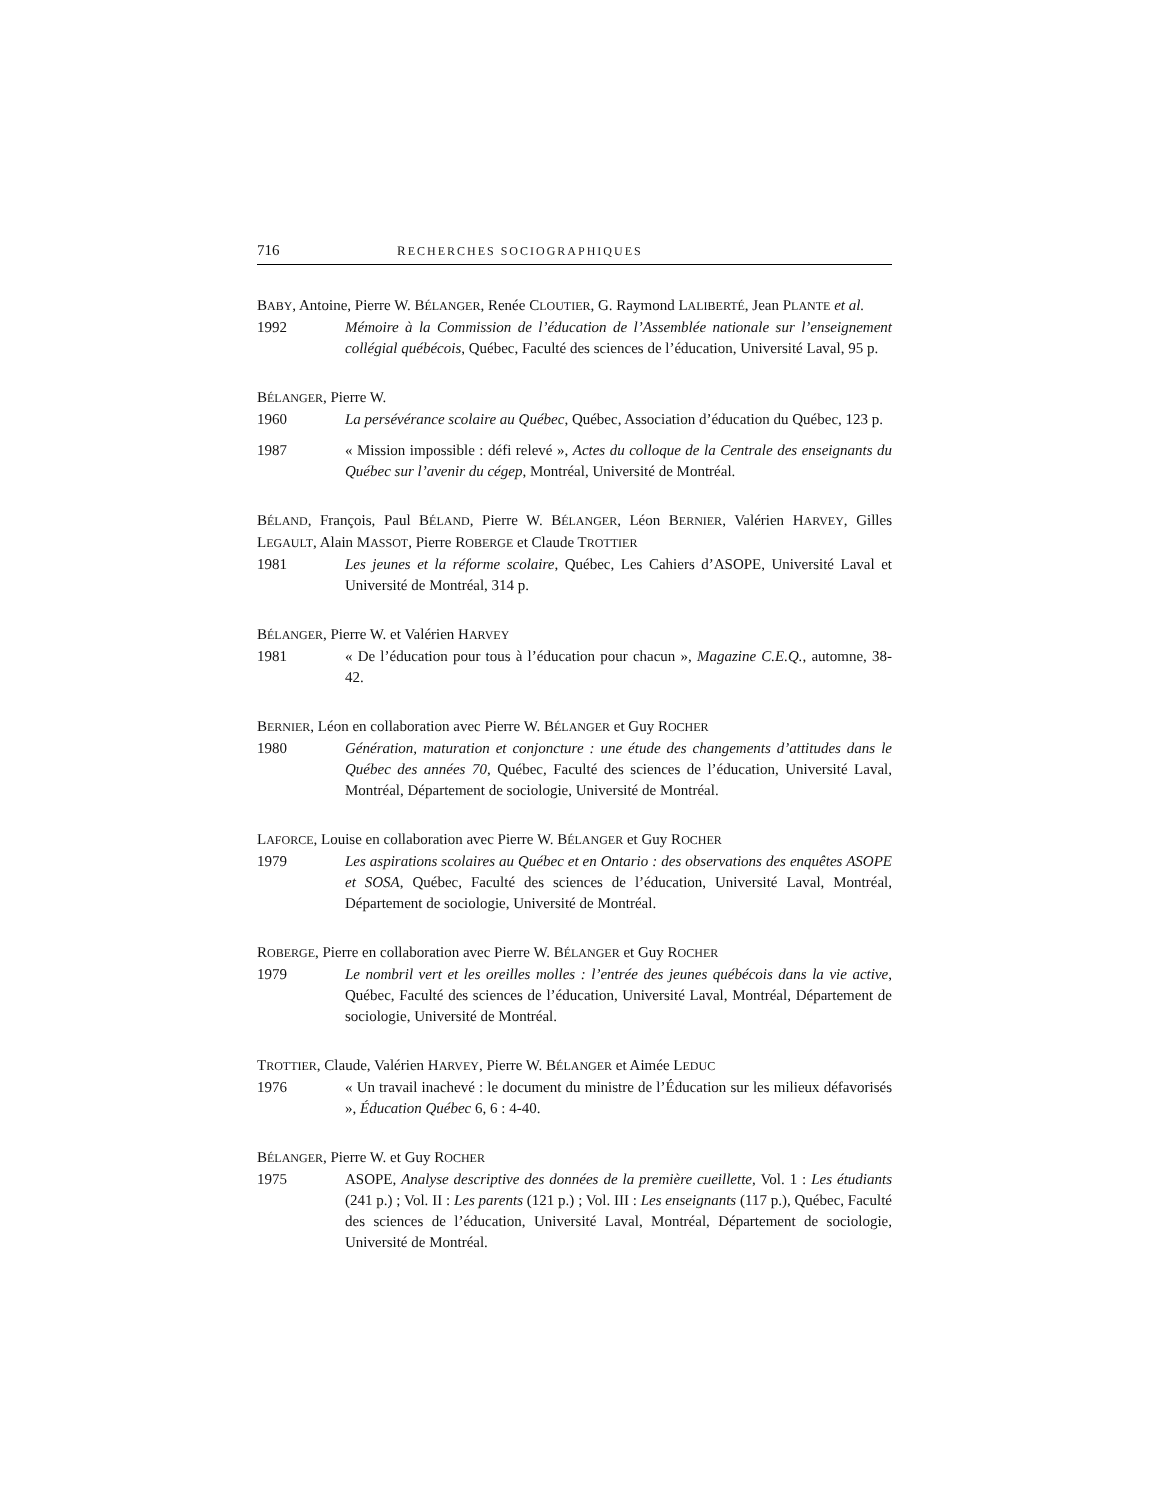716 RECHERCHES SOCIOGRAPHIQUES
BABY, Antoine, Pierre W. BÉLANGER, Renée CLOUTIER, G. Raymond LALIBERTÉ, Jean PLANTE et al.
1992 Mémoire à la Commission de l’éducation de l’Assemblée nationale sur l’enseignement collégial québécois, Québec, Faculté des sciences de l’éducation, Université Laval, 95 p.
BÉLANGER, Pierre W.
1960 La persévérance scolaire au Québec, Québec, Association d’éducation du Québec, 123 p.
1987 « Mission impossible : défi relevé », Actes du colloque de la Centrale des enseignants du Québec sur l’avenir du cégep, Montréal, Université de Montréal.
BÉLAND, François, Paul BÉLAND, Pierre W. BÉLANGER, Léon BERNIER, Valérien HARVEY, Gilles LEGAULT, Alain MASSOT, Pierre ROBERGE et Claude TROTTIER
1981 Les jeunes et la réforme scolaire, Québec, Les Cahiers d’ASOPE, Université Laval et Université de Montréal, 314 p.
BÉLANGER, Pierre W. et Valérien HARVEY
1981 « De l’éducation pour tous à l’éducation pour chacun », Magazine C.E.Q., automne, 38-42.
BERNIER, Léon en collaboration avec Pierre W. BÉLANGER et Guy ROCHER
1980 Génération, maturation et conjoncture : une étude des changements d’attitudes dans le Québec des années 70, Québec, Faculté des sciences de l’éducation, Université Laval, Montréal, Département de sociologie, Université de Montréal.
LAFORCE, Louise en collaboration avec Pierre W. BÉLANGER et Guy ROCHER
1979 Les aspirations scolaires au Québec et en Ontario : des observations des enquêtes ASOPE et SOSA, Québec, Faculté des sciences de l’éducation, Université Laval, Montréal, Département de sociologie, Université de Montréal.
ROBERGE, Pierre en collaboration avec Pierre W. BÉLANGER et Guy ROCHER
1979 Le nombril vert et les oreilles molles : l’entrée des jeunes québécois dans la vie active, Québec, Faculté des sciences de l’éducation, Université Laval, Montréal, Département de sociologie, Université de Montréal.
TROTTIER, Claude, Valérien HARVEY, Pierre W. BÉLANGER et Aimée LEDUC
1976 « Un travail inachevé : le document du ministre de l’Éducation sur les milieux défavorisés », Éducation Québec 6, 6 : 4-40.
BÉLANGER, Pierre W. et Guy ROCHER
1975 ASOPE, Analyse descriptive des données de la première cueillette, Vol. 1 : Les étudiants (241 p.) ; Vol. II : Les parents (121 p.) ; Vol. III : Les enseignants (117 p.), Québec, Faculté des sciences de l’éducation, Université Laval, Montréal, Département de sociologie, Université de Montréal.